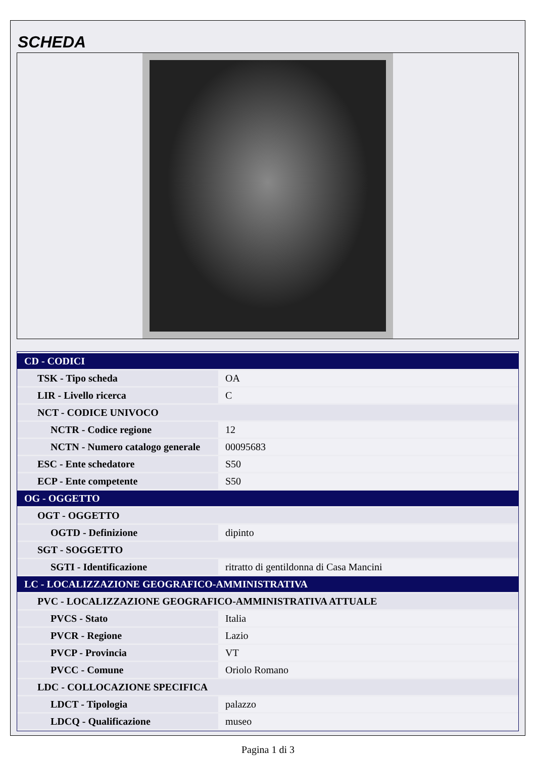SCHEDA
| CD - CODICI | |
| TSK - Tipo scheda | OA |
| LIR - Livello ricerca | C |
| NCT - CODICE UNIVOCO | |
| NCTR - Codice regione | 12 |
| NCTN - Numero catalogo generale | 00095683 |
| ESC - Ente schedatore | S50 |
| ECP - Ente competente | S50 |
| OG - OGGETTO | |
| OGT - OGGETTO | |
| OGTD - Definizione | dipinto |
| SGT - SOGGETTO | |
| SGTI - Identificazione | ritratto di gentildonna di Casa Mancini |
| LC - LOCALIZZAZIONE GEOGRAFICO-AMMINISTRATIVA | |
| PVC - LOCALIZZAZIONE GEOGRAFICO-AMMINISTRATIVA ATTUALE | |
| PVCS - Stato | Italia |
| PVCR - Regione | Lazio |
| PVCP - Provincia | VT |
| PVCC - Comune | Oriolo Romano |
| LDC - COLLOCAZIONE SPECIFICA | |
| LDCT - Tipologia | palazzo |
| LDCQ - Qualificazione | museo |
Pagina 1 di 3